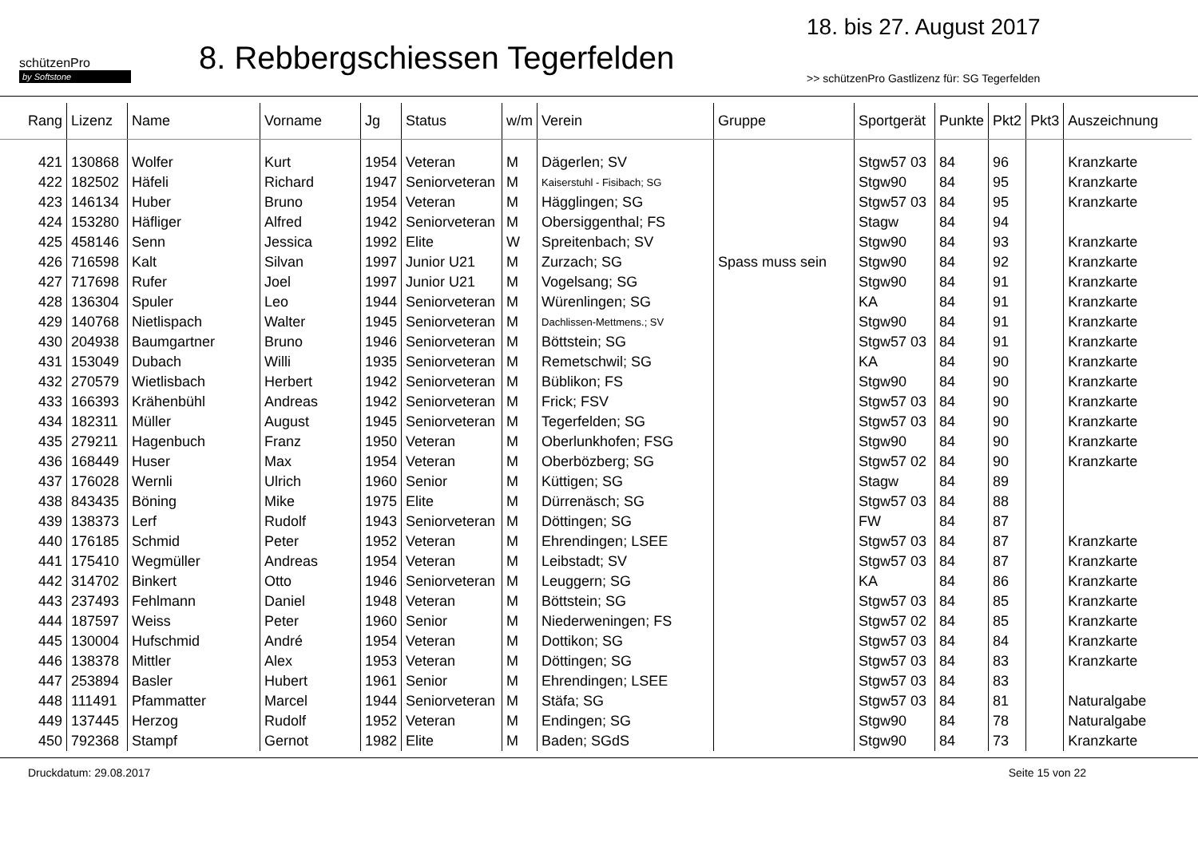schützenPro
by Softstone
8. Rebbergschiessen Tegerfelden
18. bis 27. August 2017
>> schützenPro Gastlizenz für: SG Tegerfelden
| Rang | Lizenz | Name | Vorname | Jg | Status | w/m | Verein | Gruppe | Sportgerät | Punkte | Pkt2 | Pkt3 | Auszeichnung |
| --- | --- | --- | --- | --- | --- | --- | --- | --- | --- | --- | --- | --- | --- |
| 421 | 130868 | Wolfer | Kurt | 1954 | Veteran | M | Dägerlen; SV | | Stgw57 03 | 84 | 96 | | Kranzkarte |
| 422 | 182502 | Häfeli | Richard | 1947 | Seniorveteran | M | Kaiserstuhl - Fisibach; SG | | Stgw90 | 84 | 95 | | Kranzkarte |
| 423 | 146134 | Huber | Bruno | 1954 | Veteran | M | Hägglingen; SG | | Stgw57 03 | 84 | 95 | | Kranzkarte |
| 424 | 153280 | Häfliger | Alfred | 1942 | Seniorveteran | M | Obersiggenthal; FS | | Stagw | 84 | 94 | | |
| 425 | 458146 | Senn | Jessica | 1992 | Elite | W | Spreitenbach; SV | | Stgw90 | 84 | 93 | | Kranzkarte |
| 426 | 716598 | Kalt | Silvan | 1997 | Junior U21 | M | Zurzach; SG | Spass muss sein | Stgw90 | 84 | 92 | | Kranzkarte |
| 427 | 717698 | Rufer | Joel | 1997 | Junior U21 | M | Vogelsang; SG | | Stgw90 | 84 | 91 | | Kranzkarte |
| 428 | 136304 | Spuler | Leo | 1944 | Seniorveteran | M | Würenlingen; SG | | KA | 84 | 91 | | Kranzkarte |
| 429 | 140768 | Nietlispach | Walter | 1945 | Seniorveteran | M | Dachlissen-Mettmens.; SV | | Stgw90 | 84 | 91 | | Kranzkarte |
| 430 | 204938 | Baumgartner | Bruno | 1946 | Seniorveteran | M | Böttstein; SG | | Stgw57 03 | 84 | 91 | | Kranzkarte |
| 431 | 153049 | Dubach | Willi | 1935 | Seniorveteran | M | Remetschwil; SG | | KA | 84 | 90 | | Kranzkarte |
| 432 | 270579 | Wietlisbach | Herbert | 1942 | Seniorveteran | M | Büblikon; FS | | Stgw90 | 84 | 90 | | Kranzkarte |
| 433 | 166393 | Krähenbühl | Andreas | 1942 | Seniorveteran | M | Frick; FSV | | Stgw57 03 | 84 | 90 | | Kranzkarte |
| 434 | 182311 | Müller | August | 1945 | Seniorveteran | M | Tegerfelden; SG | | Stgw57 03 | 84 | 90 | | Kranzkarte |
| 435 | 279211 | Hagenbuch | Franz | 1950 | Veteran | M | Oberlunkhofen; FSG | | Stgw90 | 84 | 90 | | Kranzkarte |
| 436 | 168449 | Huser | Max | 1954 | Veteran | M | Oberbözberg; SG | | Stgw57 02 | 84 | 90 | | Kranzkarte |
| 437 | 176028 | Wernli | Ulrich | 1960 | Senior | M | Küttigen; SG | | Stagw | 84 | 89 | | |
| 438 | 843435 | Böning | Mike | 1975 | Elite | M | Dürrenäsch; SG | | Stgw57 03 | 84 | 88 | | |
| 439 | 138373 | Lerf | Rudolf | 1943 | Seniorveteran | M | Döttingen; SG | | FW | 84 | 87 | | |
| 440 | 176185 | Schmid | Peter | 1952 | Veteran | M | Ehrendingen; LSEE | | Stgw57 03 | 84 | 87 | | Kranzkarte |
| 441 | 175410 | Wegmüller | Andreas | 1954 | Veteran | M | Leibstadt; SV | | Stgw57 03 | 84 | 87 | | Kranzkarte |
| 442 | 314702 | Binkert | Otto | 1946 | Seniorveteran | M | Leuggern; SG | | KA | 84 | 86 | | Kranzkarte |
| 443 | 237493 | Fehlmann | Daniel | 1948 | Veteran | M | Böttstein; SG | | Stgw57 03 | 84 | 85 | | Kranzkarte |
| 444 | 187597 | Weiss | Peter | 1960 | Senior | M | Niederweningen; FS | | Stgw57 02 | 84 | 85 | | Kranzkarte |
| 445 | 130004 | Hufschmid | André | 1954 | Veteran | M | Dottikon; SG | | Stgw57 03 | 84 | 84 | | Kranzkarte |
| 446 | 138378 | Mittler | Alex | 1953 | Veteran | M | Döttingen; SG | | Stgw57 03 | 84 | 83 | | Kranzkarte |
| 447 | 253894 | Basler | Hubert | 1961 | Senior | M | Ehrendingen; LSEE | | Stgw57 03 | 84 | 83 | | |
| 448 | 111491 | Pfammatter | Marcel | 1944 | Seniorveteran | M | Stäfa; SG | | Stgw57 03 | 84 | 81 | | Naturalgabe |
| 449 | 137445 | Herzog | Rudolf | 1952 | Veteran | M | Endingen; SG | | Stgw90 | 84 | 78 | | Naturalgabe |
| 450 | 792368 | Stampf | Gernot | 1982 | Elite | M | Baden; SGdS | | Stgw90 | 84 | 73 | | Kranzkarte |
Druckdatum: 29.08.2017 Seite 15 von 22